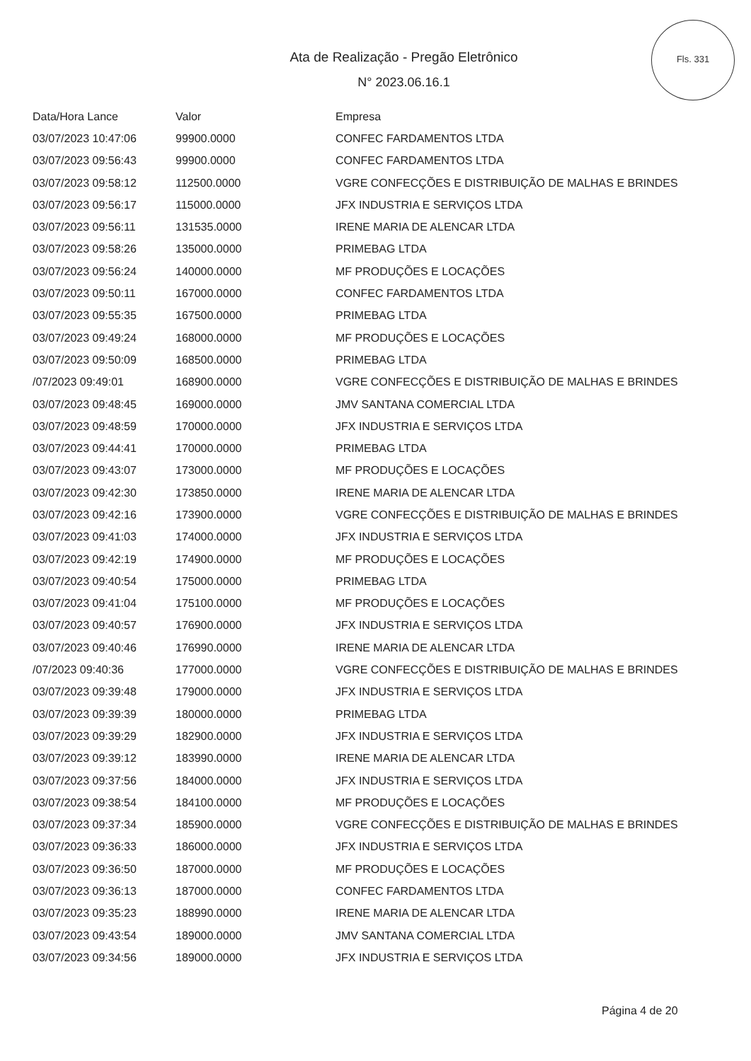Fls. 331
Ata de Realização - Pregão Eletrônico
N° 2023.06.16.1
| Data/Hora Lance | Valor | Empresa |
| --- | --- | --- |
| 03/07/2023 10:47:06 | 99900.0000 | CONFEC FARDAMENTOS LTDA |
| 03/07/2023 09:56:43 | 99900.0000 | CONFEC FARDAMENTOS LTDA |
| 03/07/2023 09:58:12 | 112500.0000 | VGRE CONFECÇÕES E DISTRIBUIÇÃO DE MALHAS E BRINDES |
| 03/07/2023 09:56:17 | 115000.0000 | JFX INDUSTRIA E SERVIÇOS LTDA |
| 03/07/2023 09:56:11 | 131535.0000 | IRENE MARIA DE ALENCAR LTDA |
| 03/07/2023 09:58:26 | 135000.0000 | PRIMEBAG LTDA |
| 03/07/2023 09:56:24 | 140000.0000 | MF PRODUÇÕES E LOCAÇÕES |
| 03/07/2023 09:50:11 | 167000.0000 | CONFEC FARDAMENTOS LTDA |
| 03/07/2023 09:55:35 | 167500.0000 | PRIMEBAG LTDA |
| 03/07/2023 09:49:24 | 168000.0000 | MF PRODUÇÕES E LOCAÇÕES |
| 03/07/2023 09:50:09 | 168500.0000 | PRIMEBAG LTDA |
| /07/2023 09:49:01 | 168900.0000 | VGRE CONFECÇÕES E DISTRIBUIÇÃO DE MALHAS E BRINDES |
| 03/07/2023 09:48:45 | 169000.0000 | JMV SANTANA COMERCIAL LTDA |
| 03/07/2023 09:48:59 | 170000.0000 | JFX INDUSTRIA E SERVIÇOS LTDA |
| 03/07/2023 09:44:41 | 170000.0000 | PRIMEBAG LTDA |
| 03/07/2023 09:43:07 | 173000.0000 | MF PRODUÇÕES E LOCAÇÕES |
| 03/07/2023 09:42:30 | 173850.0000 | IRENE MARIA DE ALENCAR LTDA |
| 03/07/2023 09:42:16 | 173900.0000 | VGRE CONFECÇÕES E DISTRIBUIÇÃO DE MALHAS E BRINDES |
| 03/07/2023 09:41:03 | 174000.0000 | JFX INDUSTRIA E SERVIÇOS LTDA |
| 03/07/2023 09:42:19 | 174900.0000 | MF PRODUÇÕES E LOCAÇÕES |
| 03/07/2023 09:40:54 | 175000.0000 | PRIMEBAG LTDA |
| 03/07/2023 09:41:04 | 175100.0000 | MF PRODUÇÕES E LOCAÇÕES |
| 03/07/2023 09:40:57 | 176900.0000 | JFX INDUSTRIA E SERVIÇOS LTDA |
| 03/07/2023 09:40:46 | 176990.0000 | IRENE MARIA DE ALENCAR LTDA |
| /07/2023 09:40:36 | 177000.0000 | VGRE CONFECÇÕES E DISTRIBUIÇÃO DE MALHAS E BRINDES |
| 03/07/2023 09:39:48 | 179000.0000 | JFX INDUSTRIA E SERVIÇOS LTDA |
| 03/07/2023 09:39:39 | 180000.0000 | PRIMEBAG LTDA |
| 03/07/2023 09:39:29 | 182900.0000 | JFX INDUSTRIA E SERVIÇOS LTDA |
| 03/07/2023 09:39:12 | 183990.0000 | IRENE MARIA DE ALENCAR LTDA |
| 03/07/2023 09:37:56 | 184000.0000 | JFX INDUSTRIA E SERVIÇOS LTDA |
| 03/07/2023 09:38:54 | 184100.0000 | MF PRODUÇÕES E LOCAÇÕES |
| 03/07/2023 09:37:34 | 185900.0000 | VGRE CONFECÇÕES E DISTRIBUIÇÃO DE MALHAS E BRINDES |
| 03/07/2023 09:36:33 | 186000.0000 | JFX INDUSTRIA E SERVIÇOS LTDA |
| 03/07/2023 09:36:50 | 187000.0000 | MF PRODUÇÕES E LOCAÇÕES |
| 03/07/2023 09:36:13 | 187000.0000 | CONFEC FARDAMENTOS LTDA |
| 03/07/2023 09:35:23 | 188990.0000 | IRENE MARIA DE ALENCAR LTDA |
| 03/07/2023 09:43:54 | 189000.0000 | JMV SANTANA COMERCIAL LTDA |
| 03/07/2023 09:34:56 | 189000.0000 | JFX INDUSTRIA E SERVIÇOS LTDA |
Página 4 de 20